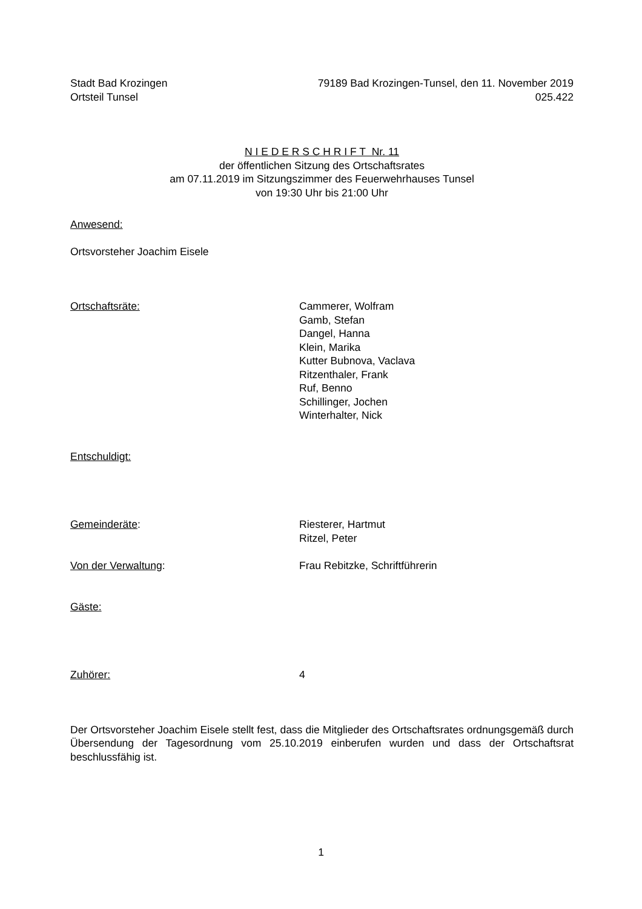Stadt Bad Krozingen
Ortsteil Tunsel
79189 Bad Krozingen-Tunsel, den 11. November 2019
025.422
N I E D E R S C H R I F T Nr. 11
der öffentlichen Sitzung des Ortschaftsrates
am 07.11.2019 im Sitzungszimmer des Feuerwehrhauses Tunsel
von 19:30 Uhr bis 21:00 Uhr
Anwesend:
Ortsvorsteher Joachim Eisele
Ortschaftsräte: Cammerer, Wolfram
Gamb, Stefan
Dangel, Hanna
Klein, Marika
Kutter Bubnova, Vaclava
Ritzenthaler, Frank
Ruf, Benno
Schillinger, Jochen
Winterhalter, Nick
Entschuldigt:
Gemeinderäte: Riesterer, Hartmut
Ritzel, Peter
Von der Verwaltung: Frau Rebitzke, Schriftführerin
Gäste:
Zuhörer: 4
Der Ortsvorsteher Joachim Eisele stellt fest, dass die Mitglieder des Ortschaftsrates ordnungsgemäß durch Übersendung der Tagesordnung vom 25.10.2019 einberufen wurden und dass der Ortschaftsrat beschlussfähig ist.
1